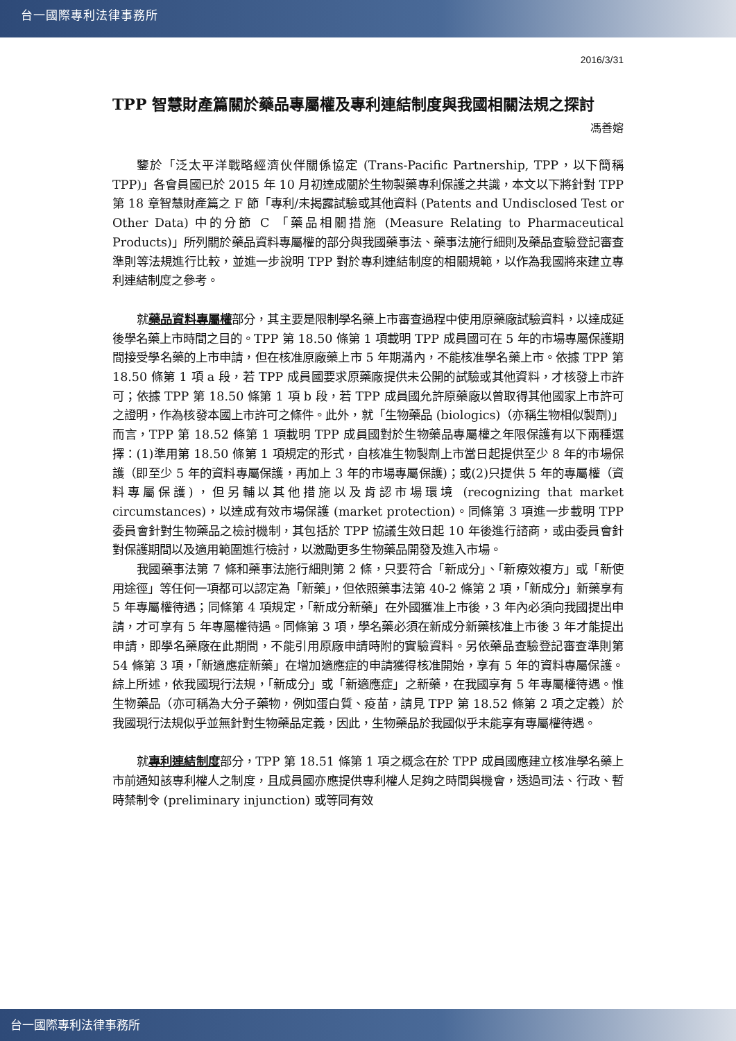台一國際專利法律事務所
2016/3/31
TPP 智慧財產篇關於藥品專屬權及專利連結制度與我國相關法規之探討
馮善嫆
鑒於「泛太平洋戰略經濟伙伴關係協定 (Trans-Pacific Partnership, TPP，以下簡稱 TPP)」各會員國已於 2015 年 10 月初達成關於生物製藥專利保護之共識，本文以下將針對 TPP 第 18 章智慧財產篇之 F 節「專利/未揭露試驗或其他資料 (Patents and Undisclosed Test or Other Data) 中的分節 C 「藥品相關措施 (Measure Relating to Pharmaceutical Products)」所列關於藥品資料專屬權的部分與我國藥事法、藥事法施行細則及藥品查驗登記審查準則等法規進行比較，並進一步說明 TPP 對於專利連結制度的相關規範，以作為我國將來建立專利連結制度之參考。
就藥品資料專屬權部分，其主要是限制學名藥上市審查過程中使用原藥廠試驗資料，以達成延後學名藥上市時間之目的。TPP 第 18.50 條第 1 項載明 TPP 成員國可在 5 年的市場專屬保護期間接受學名藥的上市申請，但在核准原廠藥上市 5 年期滿內，不能核准學名藥上市。依據 TPP 第 18.50 條第 1 項 a 段，若 TPP 成員國要求原藥廠提供未公開的試驗或其他資料，才核發上市許可；依據 TPP 第 18.50 條第 1 項 b 段，若 TPP 成員國允許原藥廠以曾取得其他國家上市許可之證明，作為核發本國上市許可之條件。此外，就「生物藥品 (biologics)（亦稱生物相似製劑)」而言，TPP 第 18.52 條第 1 項載明 TPP 成員國對於生物藥品專屬權之年限保護有以下兩種選擇：(1)準用第 18.50 條第 1 項規定的形式，自核准生物製劑上市當日起提供至少 8 年的市場保護（即至少 5 年的資料專屬保護，再加上 3 年的市場專屬保護)；或(2)只提供 5 年的專屬權（資料專屬保護)，但另輔以其他措施以及肯認市場環境 (recognizing that market circumstances)，以達成有效市場保護 (market protection)。同條第 3 項進一步載明 TPP 委員會針對生物藥品之檢討機制，其包括於 TPP 協議生效日起 10 年後進行諮商，或由委員會針對保護期間以及適用範圍進行檢討，以激勵更多生物藥品開發及進入市場。
我國藥事法第 7 條和藥事法施行細則第 2 條，只要符合「新成分」、「新療效複方」或「新使用途徑」等任何一項都可以認定為「新藥」，但依照藥事法第 40-2 條第 2 項，「新成分」新藥享有 5 年專屬權待遇；同條第 4 項規定，「新成分新藥」在外國獲准上市後，3 年內必須向我國提出申請，才可享有 5 年專屬權待遇。同條第 3 項，學名藥必須在新成分新藥核准上市後 3 年才能提出申請，即學名藥廠在此期間，不能引用原廠申請時附的實驗資料。另依藥品查驗登記審查準則第 54 條第 3 項，「新適應症新藥」在增加適應症的申請獲得核准開始，享有 5 年的資料專屬保護。綜上所述，依我國現行法規，「新成分」或「新適應症」之新藥，在我國享有 5 年專屬權待遇。惟生物藥品（亦可稱為大分子藥物，例如蛋白質、疫苗，請見 TPP 第 18.52 條第 2 項之定義）於我國現行法規似乎並無針對生物藥品定義，因此，生物藥品於我國似乎未能享有專屬權待遇。
就專利連結制度部分，TPP 第 18.51 條第 1 項之概念在於 TPP 成員國應建立核准學名藥上市前通知該專利權人之制度，且成員國亦應提供專利權人足夠之時間與機會，透過司法、行政、暫時禁制令 (preliminary injunction) 或等同有效
台一國際專利法律事務所